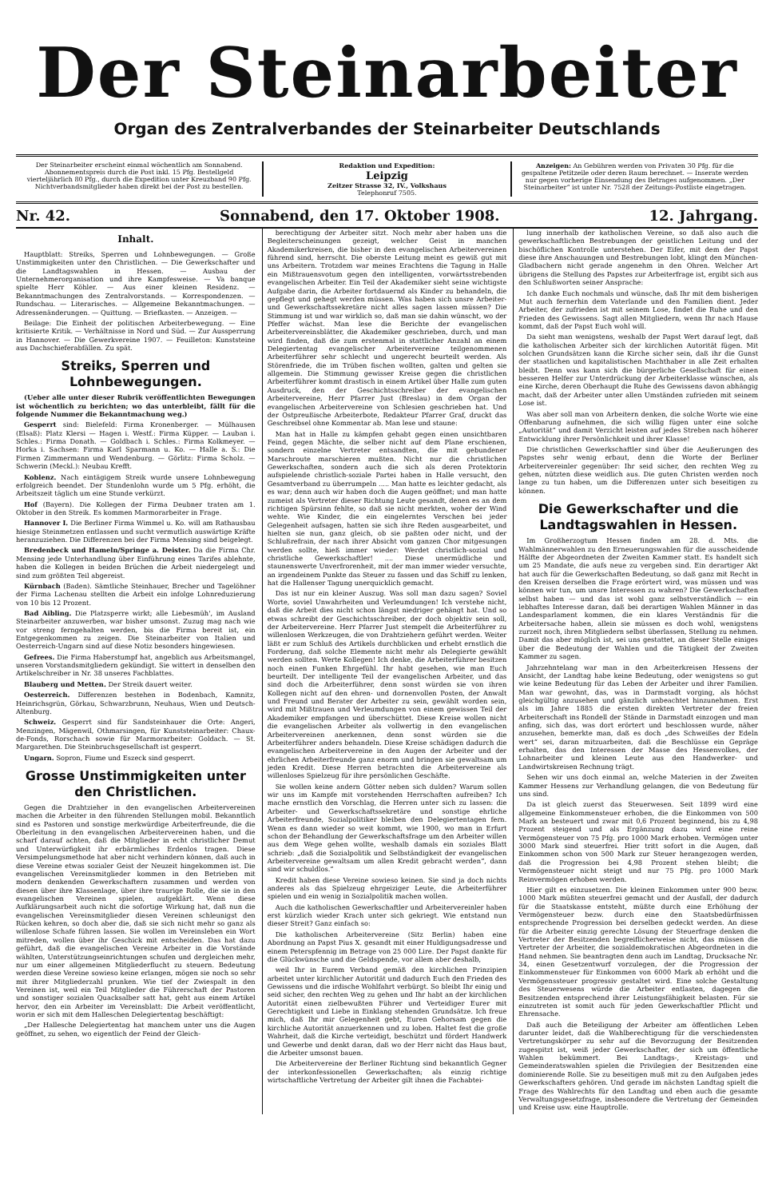Der Steinarbeiter
Organ des Zentralverbandes der Steinarbeiter Deutschlands
Der Steinarbeiter erscheint einmal wöchentlich am Sonnabend. Abonnementspreis durch die Post inkl. 15 Pfg. Bestellgeld vierteljährlich 80 Pfg., durch die Expedition unter Kreuzband 90 Pfg. Nichtverbandsmitglieder haben direkt bei der Post zu bestellen.
Redaktion und Expedition:
Leipzig
Zeitzer Strasse 32, IV., Volkshaus
Telephonruf 7505.
Anzeigen: An Gebühren werden von Privaten 30 Pfg. für die gespaltene Petitzeile oder deren Raum berechnet. — Inserate werden nur gegen vorherige Einsendung des Betrages aufgenommen. „Der Steinarbeiter“ ist unter Nr. 7528 der Zeitungs-Postliste eingetragen.
Nr. 42. Sonnabend, den 17. Oktober 1908. 12. Jahrgang.
Inhalt.
Hauptblatt: Streiks, Sperren und Lohnbewegungen. — Große Unstimmigkeiten unter den Christlichen. — Die Gewerkschafter und die Landtagswahlen in Hessen. — Ausbau der Unternehmerorganisation und ihre Kampfesweise. — Va banque spielte Herr Köhler. — Aus einer kleinen Residenz. — Bekanntmachungen des Zentralvorstands. — Korrespondenzen. — Rundschau. — Literarisches. — Allgemeine Bekanntmachungen. — Adressenänderungen. — Quittung. — Briefkasten. — Anzeigen. —
Beilage: Die Einheit der politischen Arbeiterbewegung. — Eine kritisierte Kritik. — Verhältnisse in Nord und Süd. — Zur Aussperrung in Hannover. — Die Gewerkvereine 1907. — Feuilleton: Kunststeine aus Dachschieferabfällen. Zu spät.
Streiks, Sperren und Lohnbewegungen.
(Ueber alle unter dieser Rubrik veröffentlichten Bewegungen ist wöchentlich zu berichten; wo das unterbleibt, fällt für die folgende Nummer die Bekanntmachung weg.)
Gesperrt sind: Bielefeld: Firma Kronenberger. — Mülhausen (Elsaß): Platz Klersi — Hagen i. Westf.: Firma Küpper. — Lauban i. Schles.: Firma Donath. — Goldbach i. Schles.: Firma Kolkmeyer. — Horka i. Sachsen: Firma Karl Sparmann u. Ko. — Halle a. S.: Die Firmen Zimmermann und Wendenburg. — Görlitz: Firma Scholz. — Schwerin (Meckl.): Neubau Krefft.
Koblenz. Nach eintägigem Streik wurde unsere Lohnbewegung erfolgreich beendet. Der Stundenlohn wurde um 5 Pfg. erhöht, die Arbeitszeit täglich um eine Stunde verkürzt.
Hof (Bayern). Die Kollegen der Firma Deubner traten am 1. Oktober in den Streik. Es kommen Marmorarbeiter in Frage.
Hannover I. Die Berliner Firma Wimmel u. Ko. will am Rathausbau hiesige Steinmetzen entlassen und sucht vermutlich auswärtige Kräfte heranzuziehen. Die Differenzen bei der Firma Mensing sind beigelegt.
Bredenbeck und Hameln/Springe a. Deister. Da die Firma Chr. Mensing jede Unterhandlung über Einführung eines Tarifes ablehnte, haben die Kollegen in beiden Brüchen die Arbeit niedergelegt und sind zum größten Teil abgereist.
Kürnbach (Baden). Sämtliche Steinhauer, Brecher und Tagelöhner der Firma Lachenau stellten die Arbeit ein infolge Lohnreduzierung von 10 bis 12 Prozent.
Bad Aibling. Die Platzsperre wirkt; alle Liebesmüh', im Ausland Steinarbeiter anzuwerben, war bisher umsonst. Zuzug mag nach wie vor streng ferngehalten werden, bis die Firma bereit ist, ein Entgegenkommen zu zeigen. Die Steinarbeiter von Italien und Oesterreich-Ungarn sind auf diese Notiz besonders hingewiesen.
Gefrees. Die Firma Haberstumpf hat, angeblich aus Arbeitsmangel, unseren Vorstandsmitgliedern gekündigt. Sie wittert in denselben den Artikelschreiber in Nr. 38 unseres Fachblattes.
Blauberg und Metten. Der Streik dauert weiter.
Oesterreich. Differenzen bestehen in Bodenbach, Kamnitz, Heinrichsgrün, Görkau, Schwarzbrunn, Neuhaus, Wien und Deutsch-Altenburg.
Schweiz. Gesperrt sind für Sandsteinhauer die Orte: Angeri, Menzingen, Mägenwil, Othmarsingen, für Kunststeinarbeiter: Chaux-de-Fonds, Rorschach sowie für Marmorarbeiter: Goldach. — St. Margarethen. Die Steinbruchsgesellschaft ist gesperrt.
Ungarn. Sopron, Fiume und Eszeck sind gesperrt.
Grosse Unstimmigkeiten unter den Christlichen.
Gegen die Drahtzieher in den evangelischen Arbeitervereinen machen die Arbeiter in den führenden Stellungen mobil. Bekanntlich sind es Pastoren und sonstige merkwürdige Arbeiterfreunde, die die Oberleitung in den evangelischen Arbeitervereinen haben, und die scharf darauf achten, daß die Mitglieder in echt christlicher Demut und Unterwürfigkeit ihr erbärmliches Erdenlos tragen. Diese Versimpelungsmethode hat aber nicht verhindern können, daß auch in diese Vereine etwas sozialer Geist der Neuzeit hingekommen ist. Die evangelischen Vereinsmitglieder kommen in den Betrieben mit modern denkenden Gewerkschaftern zusammen und werden von diesen über ihre Klassenlage, über ihre traurige Rolle, die sie in den evangelischen Vereinen spielen, aufgeklärt. Wenn diese Aufklärungsarbeit auch nicht die sofortige Wirkung hat, daß nun die evangelischen Vereinsmitglieder diesen Vereinen schleunigst den Rücken kehren, so doch aber die, daß sie sich nicht mehr so ganz als willenlose Schafe führen lassen. Sie wollen im Vereinsleben ein Wort mitreden, wollen über ihr Geschick mit entscheiden. Das hat dazu geführt, daß die evangelischen Vereine Arbeiter in die Vorstände wählten, Unterstützungseinrichtungen schufen und dergleichen mehr, nur um einer allgemeinen Mitgliederflucht zu steuern. Bedeutung werden diese Vereine sowieso keine erlangen, mögen sie noch so sehr mit ihrer Mitgliederzahl prunken. Wie tief der Zwiespalt in den Vereinen ist, weil ein Teil Mitglieder die Führerschaft der Pastoren und sonstiger sozialen Quacksalber satt hat, geht aus einem Artikel hervor, den ein Arbeiter im Vereinsblatt: Die Arbeit veröffentlicht, worin er sich mit dem Halleschen Delegiertentag beschäftigt:
„Der Hallesche Delegiertentag hat manchem unter uns die Augen geöffnet, zu sehen, wo eigentlich der Feind der Gleich-
berechtigung der Arbeiter sitzt. Noch mehr aber haben uns die Begleiterscheinungen gezeigt, welcher Geist in manchen Akademikerkreisen, die bisher in den evangelischen Arbeitervereinen führend sind, herrscht. Die oberste Leitung meint es gewiß gut mit uns Arbeitern. Trotzdem war meines Erachtens die Tagung in Halle ein Mißtrauensvotum gegen den intelligenten, vorwärtsstrebenden evangelischen Arbeiter. Ein Teil der Akademiker sieht seine wichtigste Aufgabe darin, die Arbeiter fortdauernd als Kinder zu behandeln, die gepflegt und gehegt werden müssen. Was haben sich unsre Arbeiter- und Gewerkschaftssekretäre nicht alles sagen lassen müssen? Die Stimmung ist und war wirklich so, daß man sie dahin wünscht, wo der Pfeffer wächst. Man lese die Berichte der evangelischen Arbeitervereinsblätter, die Akademiker geschrieben, durch, und man wird finden, daß die zum erstenmal in stattlicher Anzahl an einem Delegiertentag evangelischer Arbeitervereine teilgenommenen Arbeiterführer sehr schlecht und ungerecht beurteilt werden. Als Störenfriede, die im Trüben fischen wollten, galten und gelten sie allgemein. Die Stimmung gewisser Kreise gegen die christlichen Arbeiterführer kommt drastisch in einem Artikel über Halle zum guten Ausdruck, den der Geschichtsschreiber der evangelischen Arbeitervereine, Herr Pfarrer Just (Breslau) in dem Organ der evangelischen Arbeitervereine von Schlesien geschrieben hat. Und der Ostpreußische Arbeiterbote, Redakteur Pfarrer Graf, druckt das Geschreibsel ohne Kommentar ab. Man lese und staune:
Man hat in Halle zu kämpfen gehabt gegen einen unsichtbaren Feind, gegen Mächte, die selber nicht auf dem Plane erschienen, sondern einzelne Vertreter entsandten, die mit gebundener Marschroute marschieren mußten. Nicht nur die christlichen Gewerkschaften, sondern auch die sich als deren Protektorin aufspielende christlich-soziale Partei haben in Halle versucht, den Gesamtverband zu überrumpeln ..... Man hatte es leichter gedacht, als es war; denn auch wir haben doch die Augen geöffnet; und man hatte zumeist als Vertreter dieser Richtung Leute gesandt, denen es an dem richtigen Spürsinn fehlte, so daß sie nicht merkten, woher der Wind wehte. Wie Kinder, die ein eingelerntes Verschen bei jeder Gelegenheit aufsagen, hatten sie sich ihre Reden ausgearbeitet, und hielten sie nun, ganz gleich, ob sie paßten oder nicht, und der Schlußrefrain, der nach ihrer Absicht vom ganzen Chor mitgesungen werden sollte, hieß immer wieder: Werdet christlich-sozial und christliche Gewerkschaftler! .... Diese unermüdliche und staunenswerte Unverfrorenheit, mit der man immer wieder versuchte, an irgendeinem Punkte das Steuer zu fassen und das Schiff zu lenken, hat die Hallenser Tagung unerquicklich gemacht.
Das ist nur ein kleiner Auszug. Was soll man dazu sagen? Soviel Worte, soviel Unwahrheiten und Verleumdungen! Ich verstehe nicht, daß die Arbeit dies nicht schon längst niedriger gehängt hat. Und so etwas schreibt der Geschichtsschreiber, der doch objektiv sein soll, der Arbeitervereine. Herr Pfarrer Just stempelt die Arbeiterführer zu willenlosen Werkzeugen, die von Drahtziehern geführt werden. Weiter läßt er zum Schluß des Artikels durchblicken und erhebt ernstlich die Forderung, daß solche Elemente nicht mehr als Delegierte gewählt werden sollten. Werte Kollegen! Ich denke, die Arbeiterführer besitzen noch einen Funken Ehrgefühl. Ihr habt gesehen, wie man Euch beurteilt. Der intelligente Teil der evangelischen Arbeiter, und das sind doch die Arbeiterführer, denn sonst würden sie von ihren Kollegen nicht auf den ehren- und dornenvollen Posten, der Anwalt und Freund und Berater der Arbeiter zu sein, gewählt worden sein, wird mit Mißtrauen und Verleumdungen von einem gewissen Teil der Akademiker empfangen und überschüttet. Diese Kreise wollen nicht die evangelischen Arbeiter als vollwertig in den evangelischen Arbeitervereinen anerkennen, denn sonst würden sie die Arbeiterführer anders behandeln. Diese Kreise schädigen dadurch die evangelischen Arbeitervereine in den Augen der Arbeiter und der ehrlichen Arbeiterfreunde ganz enorm und bringen sie gewaltsam um jeden Kredit. Diese Herren betrachten die Arbeitervereine als willenloses Spielzeug für ihre persönlichen Geschäfte.
Sie wollen keine andern Götter neben sich dulden? Warum sollen wir uns im Kampfe mit vorstehenden Herrschaften aufreiben? Ich mache ernstlich den Vorschlag, die Herren unter sich zu lassen: die Arbeiter- und Gewerkschaftssekretäre und sonstige ehrliche Arbeiterfreunde, Sozialpolitiker bleiben den Delegiertentagen fern. Wenn es dann wieder so weit kommt, wie 1900, wo man in Erfurt schon der Behandlung der Gewerkschaftsfrage um den Arbeiter willen aus dem Wege gehen wollte, weshalb damals ein soziales Blatt schrieb: „daß die Sozialpolitik und Selbständigkeit der evangelischen Arbeitervereine gewaltsam um allen Kredit gebracht werden“, dann sind wir schuldlos.“
Kredit haben diese Vereine sowieso keinen. Sie sind ja doch nichts anderes als das Spielzeug ehrgeiziger Leute, die Arbeiterführer spielen und ein wenig in Sozialpolitik machen wollen.
Auch die katholischen Gewerkschaftler und Arbeitervereinler haben erst kürzlich wieder Krach unter sich gekriegt. Wie entstand nun dieser Streit? Ganz einfach so:
Die katholischen Arbeitervereine (Sitz Berlin) haben eine Abordnung an Papst Pius X. gesandt mit einer Huldigungsadresse und einem Peterspfennig im Betrage von 25 000 Lire. Der Papst dankte für die Glückwünsche und die Geldspende, vor allem aber deshalb,
weil Ihr in Eurem Verband gemäß den kirchlichen Prinzipien arbeitet unter kirchlicher Autorität und dadurch Euch den Frieden des Gewissens und die irdische Wohlfahrt verbürgt. So bleibt Ihr einig und seid sicher, den rechten Weg zu gehen und Ihr habt an der kirchlichen Autorität einen zielbewußten Führer und Verteidiger Eurer mit Gerechtigkeit und Liebe in Einklang stehenden Grundsätze. Ich freue mich, daß Ihr mir Gelegenheit gebt, Euren Gehorsam gegen die kirchliche Autorität anzuerkennen und zu loben. Haltet fest die große Wahrheit, daß die Kirche verteidigt, beschützt und fördert Handwerk und Gewerbe und denkt daran, daß wo der Herr nicht das Haus baut, die Arbeiter umsonst bauen.
Die Arbeitervereine der Berliner Richtung sind bekanntlich Gegner der interkonfessionellen Gewerkschaften; als einzig richtige wirtschaftliche Vertretung der Arbeiter gilt ihnen die Fachabtei-
lung innerhalb der katholischen Vereine, so daß also auch die gewerkschaftlichen Bestrebungen der geistlichen Leitung und der bischöflichen Kontrolle unterstehen. Der Eifer, mit dem der Papst diese ihre Anschauungen und Bestrebungen lobt, klingt den München-Gladbachern nicht gerade angenehm in den Ohren. Welcher Art übrigens die Stellung des Papstes zur Arbeiterfrage ist, ergibt sich aus den Schlußworten seiner Ansprache:
Ich danke Euch nochmals und wünsche, daß Ihr mit dem bisherigen Mut auch fernerhin dem Vaterlande und den Familien dient. Jeder Arbeiter, der zufrieden ist mit seinem Lose, findet die Ruhe und den Frieden des Gewissens. Sagt allen Mitgliedern, wenn Ihr nach Hause kommt, daß der Papst Euch wohl will.
Da sieht man wenigstens, weshalb der Papst Wert darauf legt, daß die katholischen Arbeiter sich der kirchlichen Autorität fügen. Mit solchen Grundsätzen kann die Kirche sicher sein, daß ihr die Gunst der staatlichen und kapitalistischen Machthaber in alle Zeit erhalten bleibt. Denn was kann sich die bürgerliche Gesellschaft für einen besseren Helfer zur Unterdrückung der Arbeiterklasse wünschen, als eine Kirche, deren Oberhaupt die Ruhe des Gewissens davon abhängig macht, daß der Arbeiter unter allen Umständen zufrieden mit seinem Lose ist.
Was aber soll man von Arbeitern denken, die solche Worte wie eine Offenbarung aufnehmen, die sich willig fügen unter eine solche „Autorität“ und damit Verzicht leisten auf jedes Streben nach höherer Entwicklung ihrer Persönlichkeit und ihrer Klasse!
Die christlichen Gewerkschaftler sind über die Aeußerungen des Papstes sehr wenig erbaut, denn die Worte der Berliner Arbeitervereinler gegenüber: Ihr seid sicher, den rechten Weg zu gehen, nützten diese weidlich aus. Die guten Christen werden noch lange zu tun haben, um die Differenzen unter sich beseitigen zu können.
Die Gewerkschafter und die Landtagswahlen in Hessen.
Im Großherzogtum Hessen finden am 28. d. Mts. die Wahlmännerwahlen zu den Erneuerungswahlen für die ausscheidende Hälfte der Abgeordneten der Zweiten Kammer statt. Es handelt sich um 25 Mandate, die aufs neue zu vergeben sind. Ein derartiger Akt hat auch für die Gewerkschaften Bedeutung, so daß ganz mit Recht in den Kreisen derselben die Frage erörtert wird, was müssen und was können wir tun, um unsre Interessen zu wahren? Die Gewerkschaften selbst haben — und das ist wohl ganz selbstverständlich — ein lebhaftes Interesse daran, daß bei derartigen Wahlen Männer in das Landesparlament kommen, die ein klares Verständnis für die Arbeitersache haben, allein sie müssen es doch wohl, wenigstens zurzeit noch, ihren Mitgliedern selbst überlassen, Stellung zu nehmen. Damit das aber möglich ist, sei uns gestattet, an dieser Stelle einiges über die Bedeutung der Wahlen und die Tätigkeit der Zweiten Kammer zu sagen.
Jahrzehntelang war man in den Arbeiterkreisen Hessens der Ansicht, der Landtag habe keine Bedeutung, oder wenigstens so gut wie keine Bedeutung für das Leben der Arbeiter und ihrer Familien. Man war gewohnt, das, was in Darmstadt vorging, als höchst gleichgültig anzusehen und gänzlich unbeachtet hinzunehmen. Erst als im Jahre 1885 die ersten direkten Vertreter der freien Arbeiterschaft ins Rondell der Stände in Darmstadt einzogen und man anfing, sich das, was dort erörtert und beschlossen wurde, näher anzusehen, bemerkte man, daß es doch „des Schweißes der Edeln wert“ sei, daran mitzuarbeiten, daß die Beschlüsse ein Gepräge erhalten, das den Interessen der Masse des Hessenvolkes, der Lohnarbeiter und kleinen Leute aus den Handwerker- und Landwirtskreisen Rechnung trägt.
Sehen wir uns doch einmal an, welche Materien in der Zweiten Kammer Hessens zur Verhandlung gelangen, die von Bedeutung für uns sind.
Da ist gleich zuerst das Steuerwesen. Seit 1899 wird eine allgemeine Einkommensteuer erhoben, die die Einkommen von 500 Mark an besteuert und zwar mit 0,6 Prozent beginnend, bis zu 4,98 Prozent steigend und als Ergänzung dazu wird eine reine Vermögensteuer von 75 Pfg. pro 1000 Mark erhoben. Vermögen unter 3000 Mark sind steuerfrei. Hier tritt sofort in die Augen, daß Einkommen schon von 500 Mark zur Steuer herangezogen werden, daß die Progression bei 4,98 Prozent stehen bleibt; die Vermögensteuer nicht steigt und nur 75 Pfg. pro 1000 Mark Reinvermögen erhoben werden.
Hier gilt es einzusetzen. Die kleinen Einkommen unter 900 bezw. 1000 Mark müßten steuerfrei gemacht und der Ausfall, der dadurch für die Staatskasse entsteht, müßte durch eine Erhöhung der Vermögensteuer bezw. durch eine den Staatsbedürfnissen entsprechende Progression bei derselben gedeckt werden. An diese für die Arbeiter einzig gerechte Lösung der Steuerfrage denken die Vertreter der Besitzenden begreiflicherweise nicht, das müssen die Vertreter der Arbeiter, die sozialdemokratischen Abgeordneten in die Hand nehmen. Sie beantragten denn auch im Landtag, Drucksache Nr. 34, einen Gesetzentwurf vorzulegen, der die Progression der Einkommensteuer für Einkommen von 6000 Mark ab erhöht und die Vermögenssteuer progressiv gestaltet wird. Eine solche Gestaltung des Steuerwesens würde die Arbeiter entlasten, dagegen die Besitzenden entsprechend ihrer Leistungsfähigkeit belasten. Für sie einzutreten ist somit auch für jeden Gewerkschaftler Pflicht und Ehrensache.
Daß auch die Beteiligung der Arbeiter am öffentlichen Leben darunter leidet, daß die Wahlberechtigung für die verschiedensten Vertretungskörper zu sehr auf die Bevorzugung der Besitzenden zugespitzt ist, weiß jeder Gewerkschafter, der sich um öffentliche Wahlen bekümmert. Bei Landtags-, Kreistags- und Gemeinderatswahlen spielen die Privilegien der Besitzenden eine dominierende Rolle. Sie zu beseitigen muß mit zu den Aufgaben jedes Gewerkschafters gehören. Und gerade im nächsten Landtag spielt die Frage des Wahlrechts für den Landtag und eben auch die gesamte Verwaltungsgesetzfrage, insbesondere die Vertretung der Gemeinden und Kreise usw. eine Hauptrolle.